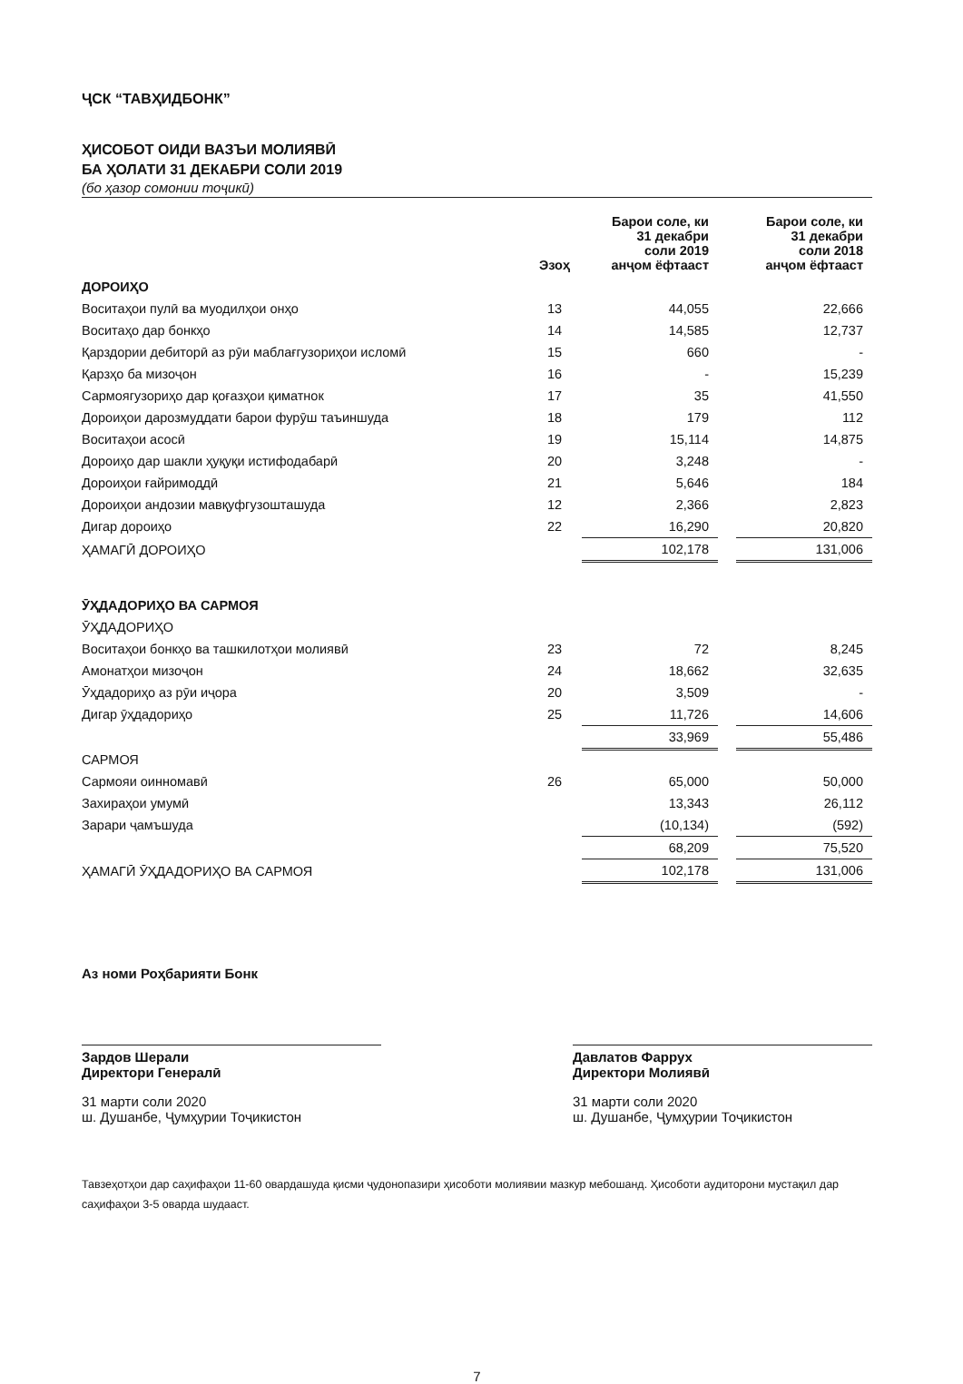ҶСК “ТАВҲИДБОНК”
ҲИСОБОТ ОИДИ ВАЗЪИ МОЛИЯВӢ
БА ҲОЛАТИ 31 ДЕКАБРИ СОЛИ 2019
(бо ҳазор сомонии тоҷикӣ)
| | Эзоҳ | Барои соле, ки 31 декабри соли 2019 анҷом ёфтааст | | Барои соле, ки 31 декабри соли 2018 анҷом ёфтааст |
| --- | --- | --- | --- | --- |
| ДОРОИҲО | | | | |
| Воситаҳои пулӣ ва муодилҳои онҳо | 13 | 44,055 | | 22,666 |
| Воситаҳо дар бонкҳо | 14 | 14,585 | | 12,737 |
| Қарздории дебиторӣ аз рӯи маблағгузориҳои исломӣ | 15 | 660 | | - |
| Қарзҳо ба мизоҷон | 16 | - | | 15,239 |
| Сармоягузориҳо дар қоғазҳои қиматнок | 17 | 35 | | 41,550 |
| Дороиҳои дарозмуддати барои фурӯш таъиншуда | 18 | 179 | | 112 |
| Воситаҳои асосӣ | 19 | 15,114 | | 14,875 |
| Дороиҳо дар шакли ҳуқуқи истифодабарӣ | 20 | 3,248 | | - |
| Дороиҳои ғайримоддӣ | 21 | 5,646 | | 184 |
| Дороиҳои андозии мавқуфгузошташуда | 12 | 2,366 | | 2,823 |
| Дигар дороиҳо | 22 | 16,290 | | 20,820 |
| ҲАМАГӢ ДОРОИҲО | | 102,178 | | 131,006 |
| ӮҲДАДОРИҲО ВА САРМОЯ | | | | |
| ӮҲДАДОРИҲО | | | | |
| Воситаҳои бонкҳо ва ташкилотҳои молиявӣ | 23 | 72 | | 8,245 |
| Амонатҳои мизоҷон | 24 | 18,662 | | 32,635 |
| Ӯҳдадориҳо аз рӯи иҷора | 20 | 3,509 | | - |
| Дигар ӯҳдадориҳо | 25 | 11,726 | | 14,606 |
| | | 33,969 | | 55,486 |
| САРМОЯ | | | | |
| Сармояи оинномавӣ | 26 | 65,000 | | 50,000 |
| Захираҳои умумӣ | | 13,343 | | 26,112 |
| Зарари ҷамъшуда | | (10,134) | | (592) |
| | | 68,209 | | 75,520 |
| ҲАМАГӢ ӮҲДАДОРИҲО ВА САРМОЯ | | 102,178 | | 131,006 |
Аз номи Роҳбарияти Бонк
Зардов Шерали
Директори Генералӣ
31 марти соли 2020
ш. Душанбе, Ҷумҳурии Тоҷикистон
Давлатов Фаррух
Директори Молиявӣ
31 марти соли 2020
ш. Душанбе, Ҷумҳурии Тоҷикистон
Тавзеҳотҳои дар саҳифаҳои 11-60 овардашуда қисми ҷудонопазири ҳисоботи молиявии мазкур мебошанд. Ҳисоботи аудиторони мустақил дар саҳифаҳои 3-5 оварда шудааст.
7